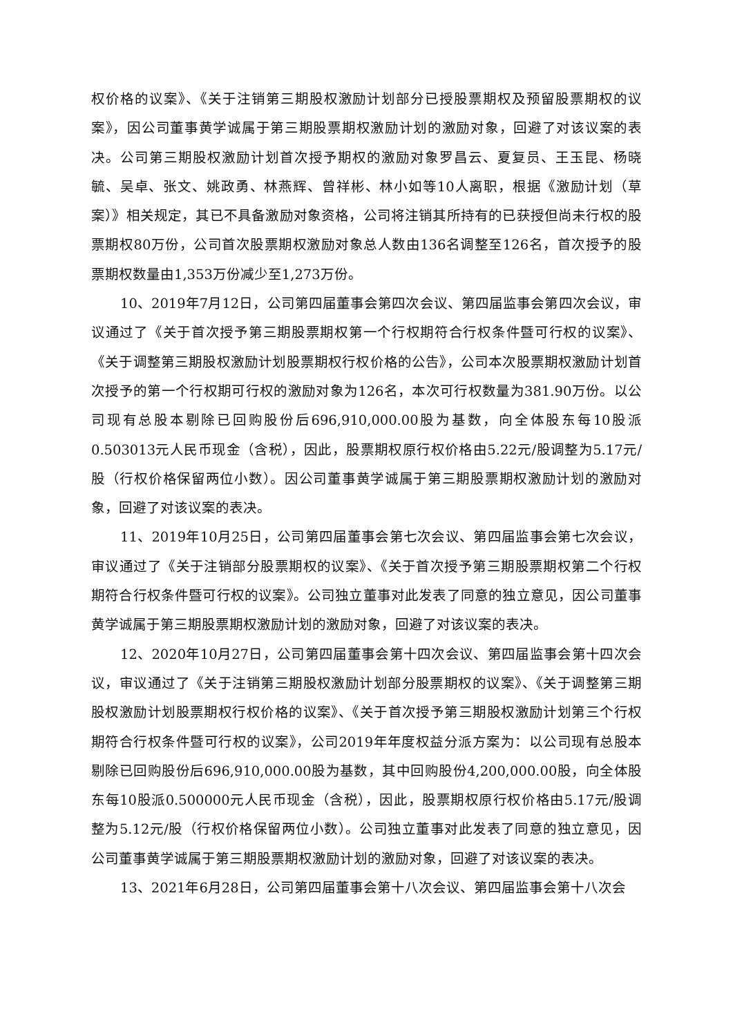权价格的议案》、《关于注销第三期股权激励计划部分已授股票期权及预留股票期权的议案》，因公司董事黄学诚属于第三期股票期权激励计划的激励对象，回避了对该议案的表决。公司第三期股权激励计划首次授予期权的激励对象罗昌云、夏复员、王玉昆、杨晓毓、吴卓、张文、姚政勇、林燕辉、曾祥彬、林小如等10人离职，根据《激励计划（草案）》相关规定，其已不具备激励对象资格，公司将注销其所持有的已获授但尚未行权的股票期权80万份，公司首次股票期权激励对象总人数由136名调整至126名，首次授予的股票期权数量由1,353万份减少至1,273万份。
10、2019年7月12日，公司第四届董事会第四次会议、第四届监事会第四次会议，审议通过了《关于首次授予第三期股票期权第一个行权期符合行权条件暨可行权的议案》、《关于调整第三期股权激励计划股票期权行权价格的公告》，公司本次股票期权激励计划首次授予的第一个行权期可行权的激励对象为126名，本次可行权数量为381.90万份。以公司现有总股本剔除已回购股份后696,910,000.00股为基数，向全体股东每10股派0.503013元人民币现金（含税），因此，股票期权原行权价格由5.22元/股调整为5.17元/股（行权价格保留两位小数）。因公司董事黄学诚属于第三期股票期权激励计划的激励对象，回避了对该议案的表决。
11、2019年10月25日，公司第四届董事会第七次会议、第四届监事会第七次会议，审议通过了《关于注销部分股票期权的议案》、《关于首次授予第三期股票期权第二个行权期符合行权条件暨可行权的议案》。公司独立董事对此发表了同意的独立意见，因公司董事黄学诚属于第三期股票期权激励计划的激励对象，回避了对该议案的表决。
12、2020年10月27日，公司第四届董事会第十四次会议、第四届监事会第十四次会议，审议通过了《关于注销第三期股权激励计划部分股票期权的议案》、《关于调整第三期股权激励计划股票期权行权价格的议案》、《关于首次授予第三期股权激励计划第三个行权期符合行权条件暨可行权的议案》，公司2019年年度权益分派方案为：以公司现有总股本剔除已回购股份后696,910,000.00股为基数，其中回购股份4,200,000.00股，向全体股东每10股派0.500000元人民币现金（含税），因此，股票期权原行权价格由5.17元/股调整为5.12元/股（行权价格保留两位小数）。公司独立董事对此发表了同意的独立意见，因公司董事黄学诚属于第三期股票期权激励计划的激励对象，回避了对该议案的表决。
13、2021年6月28日，公司第四届董事会第十八次会议、第四届监事会第十八次会